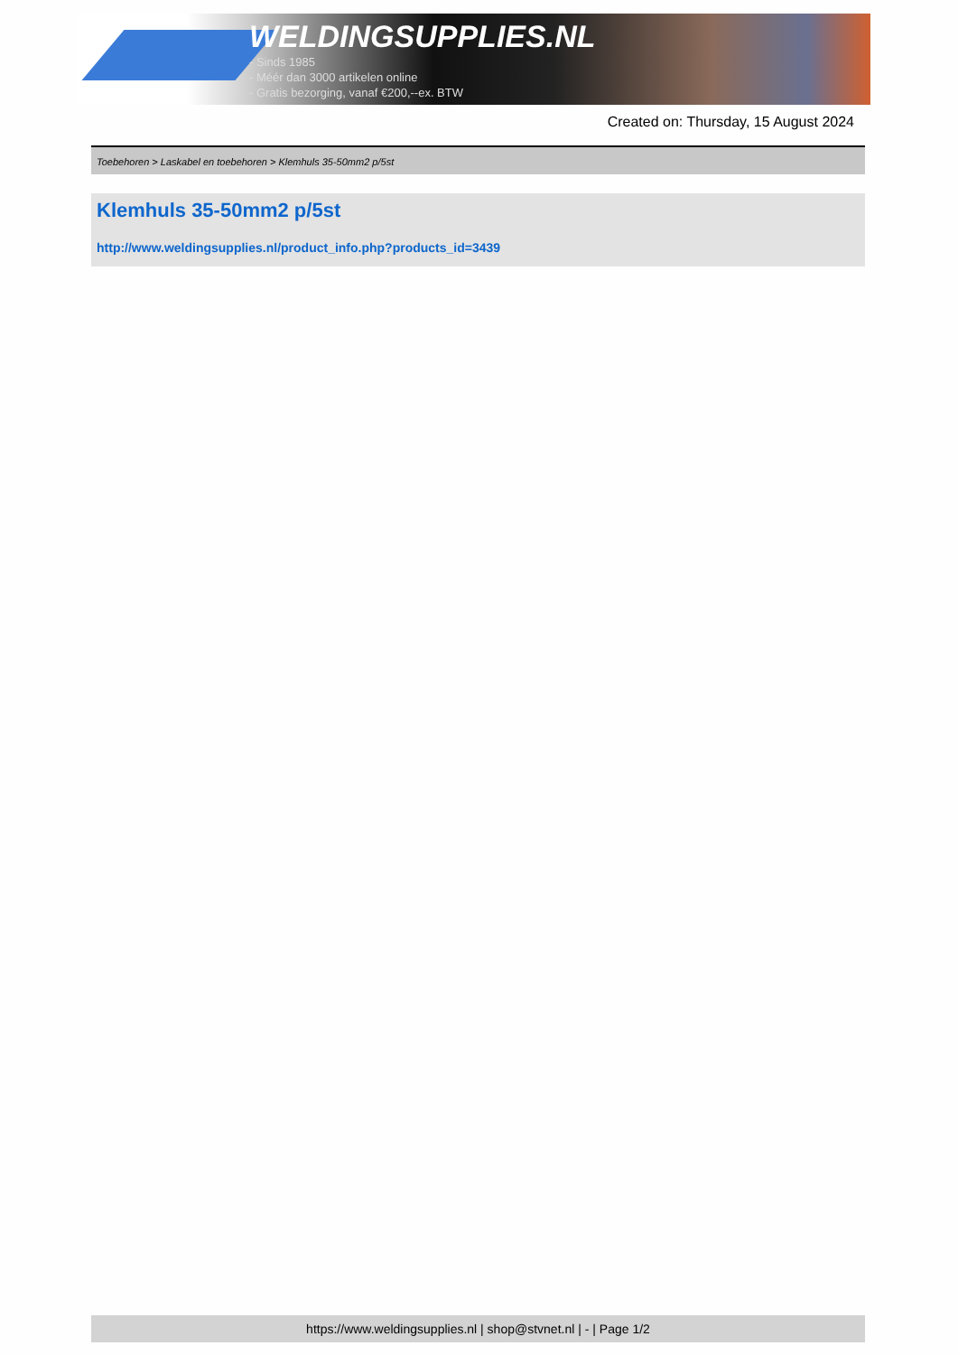WELDINGSUPPLIES.NL
- Sinds 1985
- Méér dan 3000 artikelen online
- Gratis bezorging, vanaf €200,--ex. BTW
Created on: Thursday, 15 August 2024
Toebehoren > Laskabel en toebehoren > Klemhuls 35-50mm2 p/5st
Klemhuls 35-50mm2 p/5st
http://www.weldingsupplies.nl/product_info.php?products_id=3439
https://www.weldingsupplies.nl | shop@stvnet.nl | - | Page 1/2